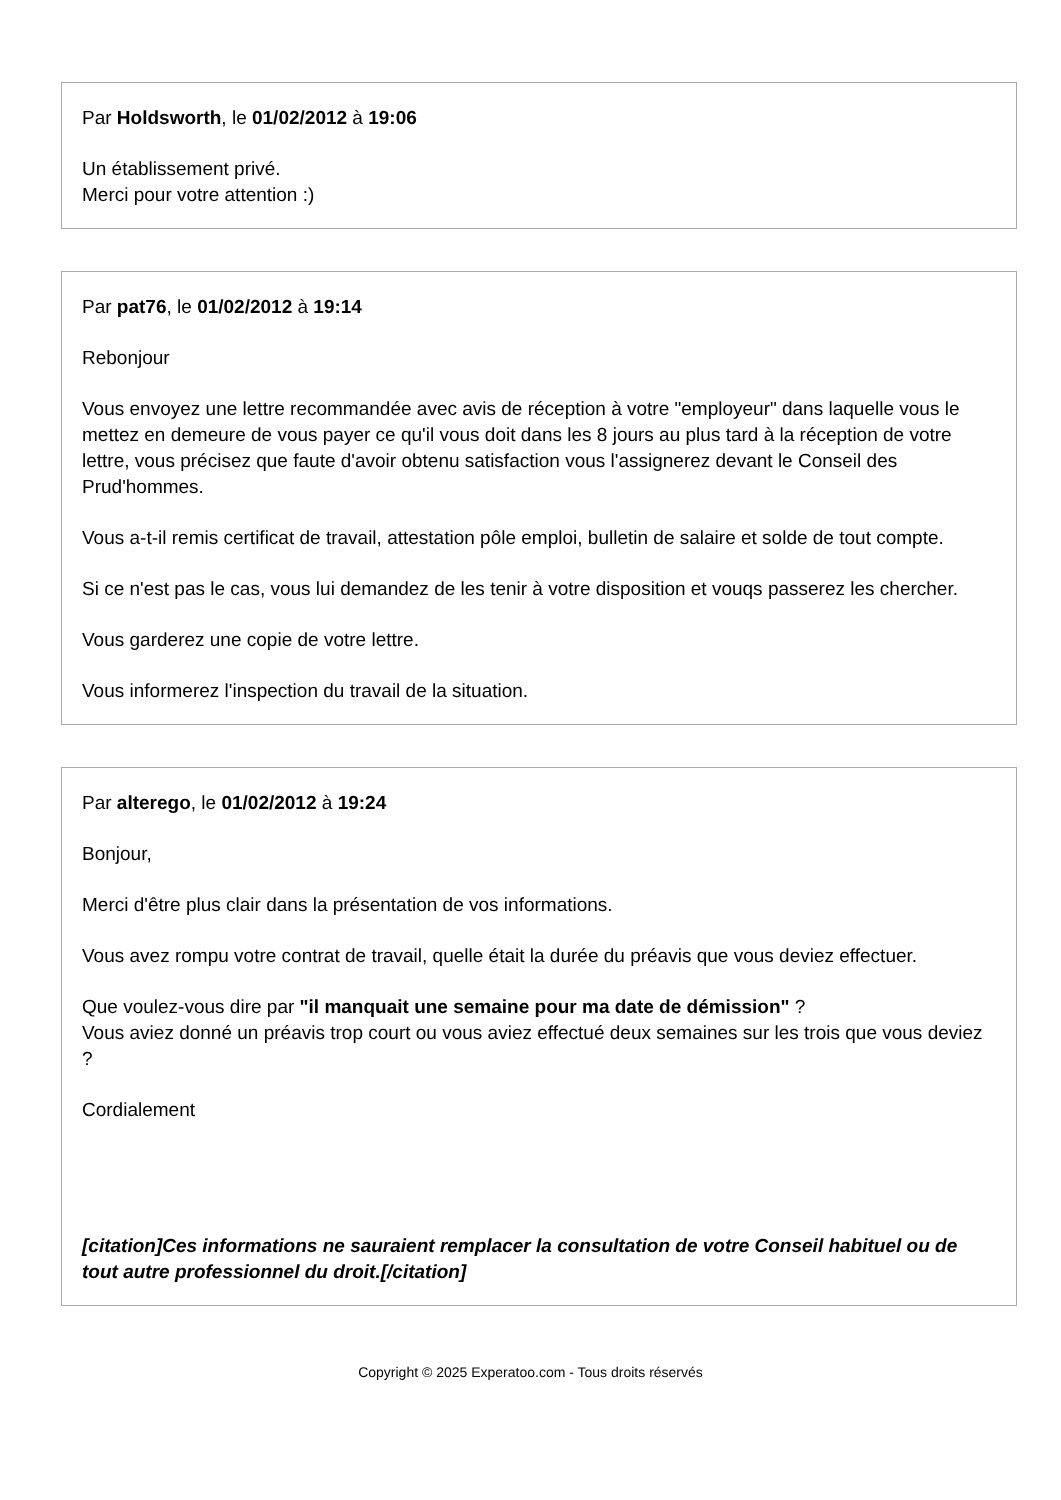Par Holdsworth, le 01/02/2012 à 19:06
Un établissement privé.
Merci pour votre attention :)
Par pat76, le 01/02/2012 à 19:14
Rebonjour
Vous envoyez une lettre recommandée avec avis de réception à votre "employeur" dans laquelle vous le mettez en demeure de vous payer ce qu'il vous doit dans les 8 jours au plus tard à la réception de votre lettre, vous précisez que faute d'avoir obtenu satisfaction vous l'assignerez devant le Conseil des Prud'hommes.
Vous a-t-il remis certificat de travail, attestation pôle emploi, bulletin de salaire et solde de tout compte.
Si ce n'est pas le cas, vous lui demandez de les tenir à votre disposition et vouqs passerez les chercher.
Vous garderez une copie de votre lettre.
Vous informerez l'inspection du travail de la situation.
Par alterego, le 01/02/2012 à 19:24
Bonjour,
Merci d'être plus clair dans la présentation de vos informations.
Vous avez rompu votre contrat de travail, quelle était la durée du préavis que vous deviez effectuer.
Que voulez-vous dire par "il manquait une semaine pour ma date de démission" ?
Vous aviez donné un préavis trop court ou vous aviez effectué deux semaines sur les trois que vous deviez ?
Cordialement
[citation]Ces informations ne sauraient remplacer la consultation de votre Conseil habituel ou de tout autre professionnel du droit.[/citation]
Copyright © 2025 Experatoo.com - Tous droits réservés